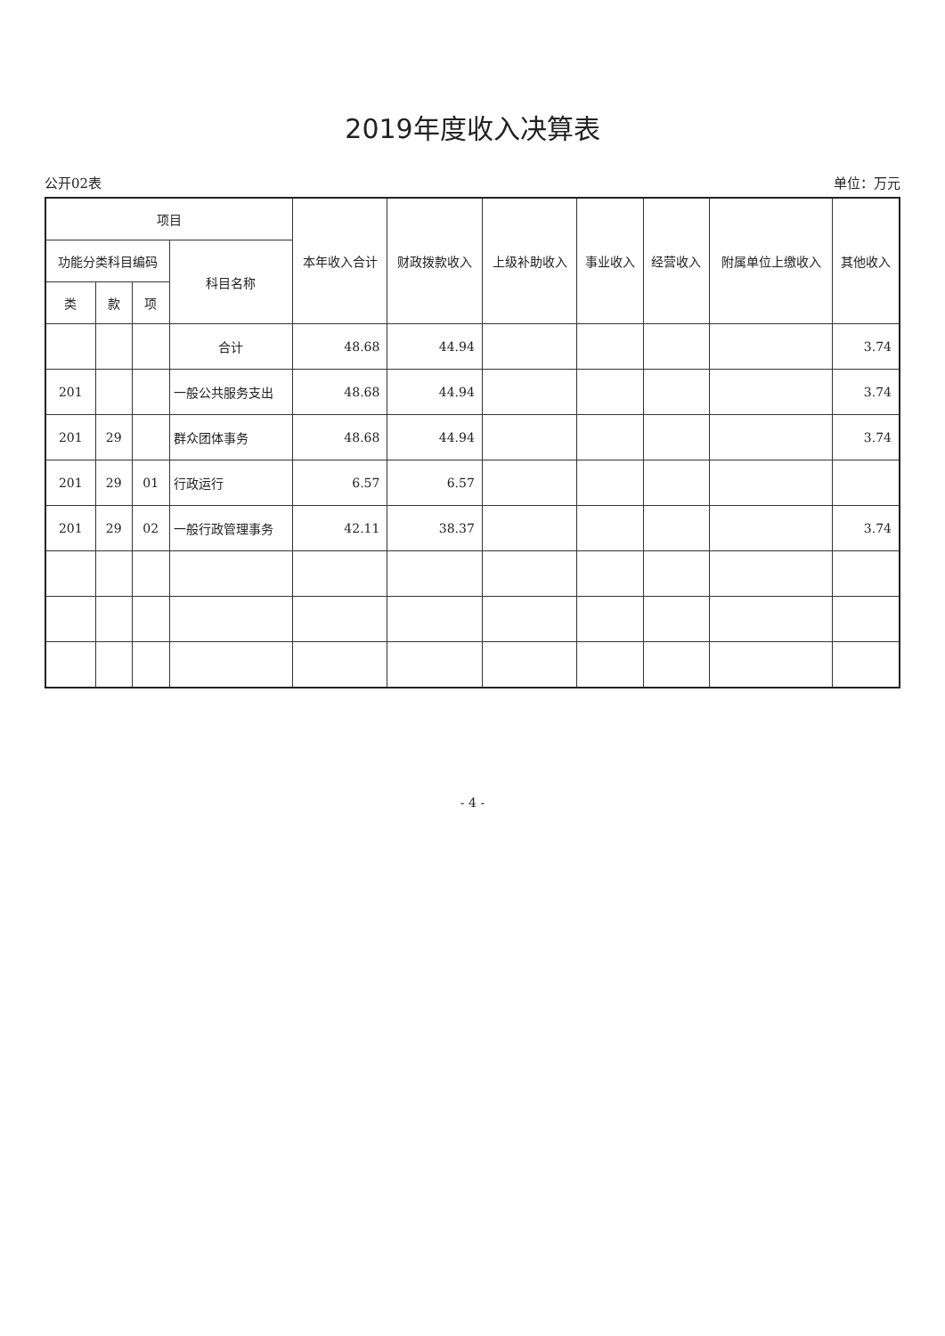2019年度收入决算表
公开02表 单位：万元
| 项目 | | | | 本年收入合计 | 财政拨款收入 | 上级补助收入 | 事业收入 | 经营收入 | 附属单位上缴收入 | 其他收入 |
| --- | --- | --- | --- | --- | --- | --- | --- | --- | --- | --- |
| 功能分类科目编码 | | | 科目名称 | | | | | | | |
| 类 | 款 | 项 | | | | | | | | |
| | | | 合计 | 48.68 | 44.94 | | | | | 3.74 |
| 201 | | | 一般公共服务支出 | 48.68 | 44.94 | | | | | 3.74 |
| 201 | 29 | | 群众团体事务 | 48.68 | 44.94 | | | | | 3.74 |
| 201 | 29 | 01 | 行政运行 | 6.57 | 6.57 | | | | | |
| 201 | 29 | 02 | 一般行政管理事务 | 42.11 | 38.37 | | | | | 3.74 |
- 4 -